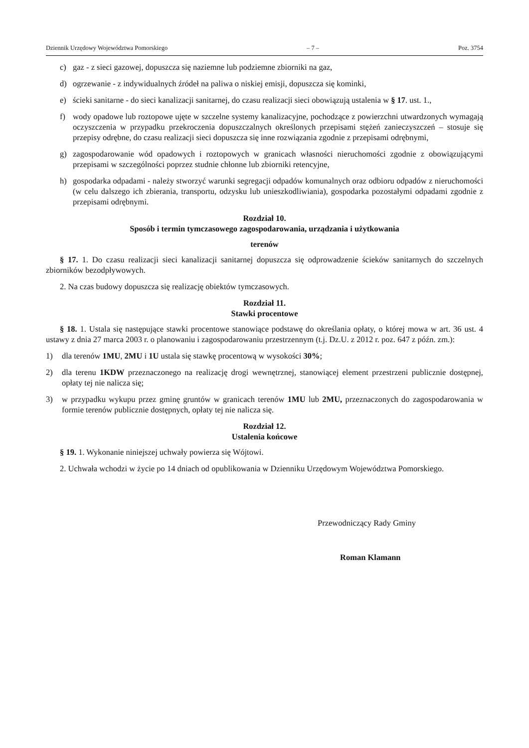Dziennik Urzędowy Województwa Pomorskiego – 7 – Poz. 3754
c) gaz - z sieci gazowej, dopuszcza się naziemne lub podziemne zbiorniki na gaz,
d) ogrzewanie - z indywidualnych źródeł na paliwa o niskiej emisji, dopuszcza się kominki,
e) ścieki sanitarne - do sieci kanalizacji sanitarnej, do czasu realizacji sieci obowiązują ustalenia w § 17. ust. 1.,
f) wody opadowe lub roztopowe ujęte w szczelne systemy kanalizacyjne, pochodzące z powierzchni utwardzonych wymagają oczyszczenia w przypadku przekroczenia dopuszczalnych określonych przepisami stężeń zanieczyszczeń – stosuje się przepisy odrębne, do czasu realizacji sieci dopuszcza się inne rozwiązania zgodnie z przepisami odrębnymi,
g) zagospodarowanie wód opadowych i roztopowych w granicach własności nieruchomości zgodnie z obowiązującymi przepisami w szczególności poprzez studnie chłonne lub zbiorniki retencyjne,
h) gospodarka odpadami - należy stworzyć warunki segregacji odpadów komunalnych oraz odbioru odpadów z nieruchomości (w celu dalszego ich zbierania, transportu, odzysku lub unieszkodliwiania), gospodarka pozostałymi odpadami zgodnie z przepisami odrębnymi.
Rozdział 10.
Sposób i termin tymczasowego zagospodarowania, urządzania i użytkowania
terenów
§ 17. 1. Do czasu realizacji sieci kanalizacji sanitarnej dopuszcza się odprowadzenie ścieków sanitarnych do szczelnych zbiorników bezodpływowych.
2. Na czas budowy dopuszcza się realizację obiektów tymczasowych.
Rozdział 11.
Stawki procentowe
§ 18. 1. Ustala się następujące stawki procentowe stanowiące podstawę do określania opłaty, o której mowa w art. 36 ust. 4 ustawy z dnia 27 marca 2003 r. o planowaniu i zagospodarowaniu przestrzennym (t.j. Dz.U. z 2012 r. poz. 647 z późn. zm.):
1) dla terenów 1MU, 2MU i 1U ustala się stawkę procentową w wysokości 30%;
2) dla terenu 1KDW przeznaczonego na realizację drogi wewnętrznej, stanowiącej element przestrzeni publicznie dostępnej, opłaty tej nie nalicza się;
3) w przypadku wykupu przez gminę gruntów w granicach terenów 1MU lub 2MU, przeznaczonych do zagospodarowania w formie terenów publicznie dostępnych, opłaty tej nie nalicza się.
Rozdział 12.
Ustalenia końcowe
§ 19. 1. Wykonanie niniejszej uchwały powierza się Wójtowi.
2. Uchwała wchodzi w życie po 14 dniach od opublikowania w Dzienniku Urzędowym Województwa Pomorskiego.
Przewodniczący Rady Gminy
Roman Klamann